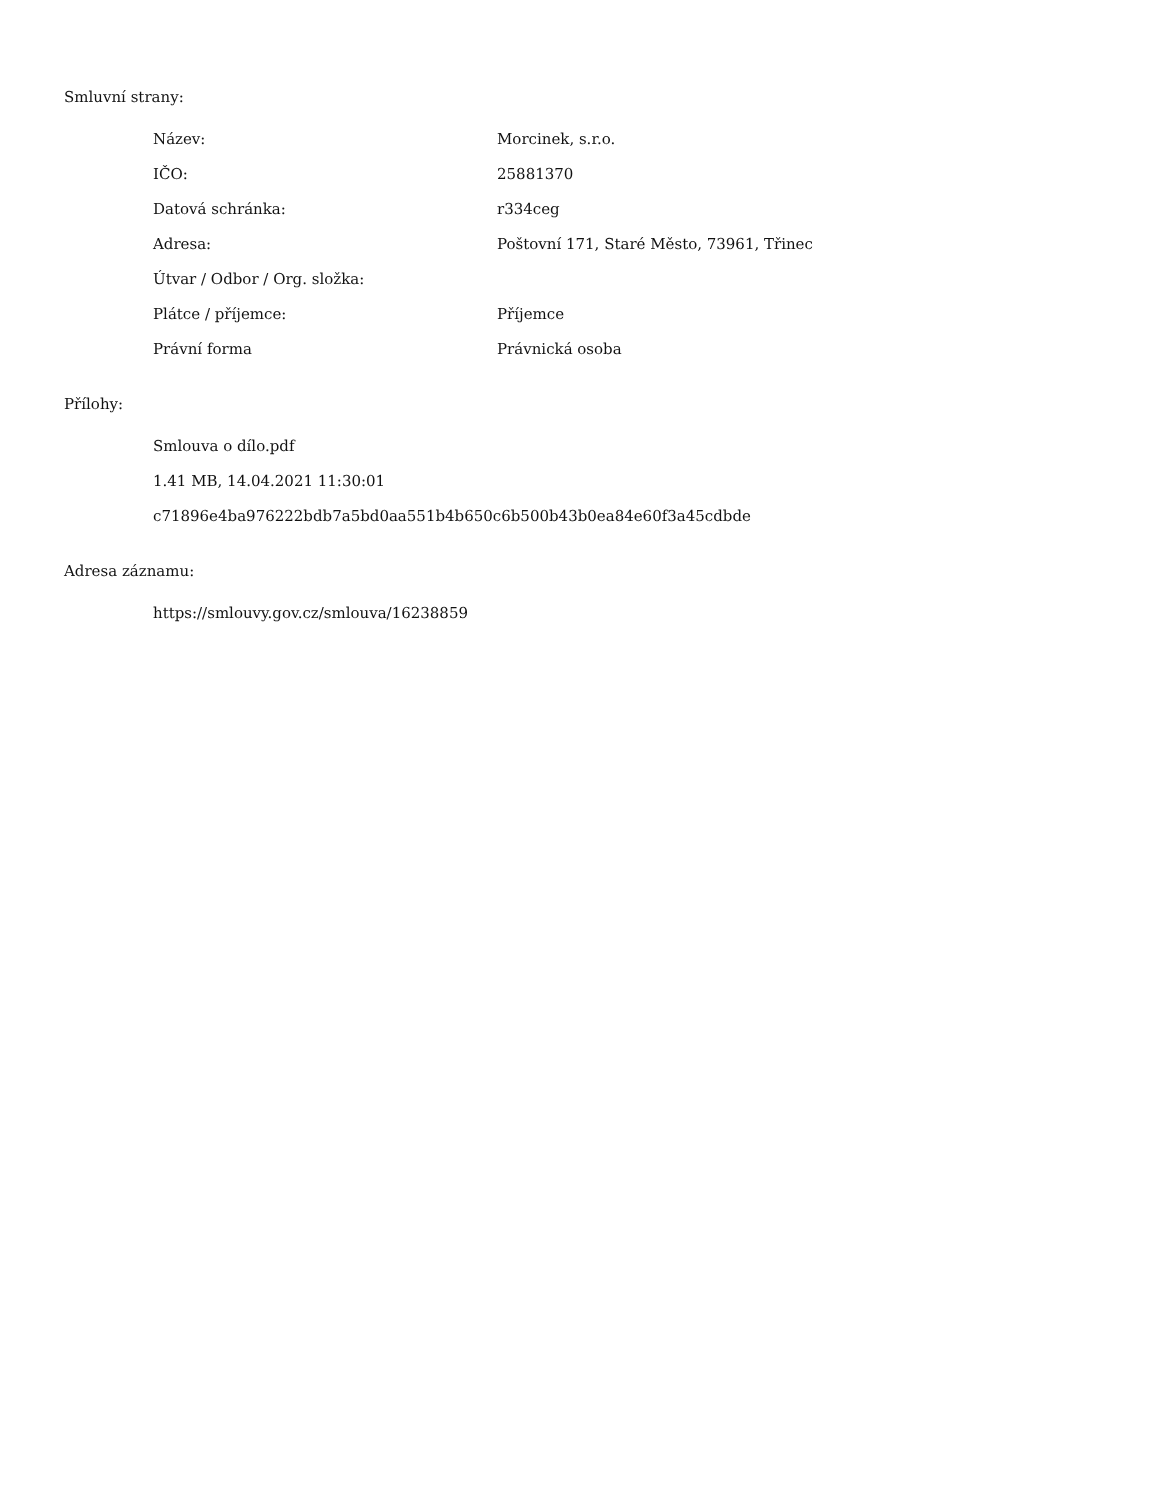Smluvní strany:
| Název: | Morcinek, s.r.o. |
| IČO: | 25881370 |
| Datová schránka: | r334ceg |
| Adresa: | Poštovní 171, Staré Město, 73961, Třinec |
| Útvar / Odbor / Org. složka: | |
| Plátce / příjemce: | Příjemce |
| Právní forma | Právnická osoba |
Přílohy:
Smlouva o dílo.pdf
1.41 MB, 14.04.2021 11:30:01
c71896e4ba976222bdb7a5bd0aa551b4b650c6b500b43b0ea84e60f3a45cdbde
Adresa záznamu:
https://smlouvy.gov.cz/smlouva/16238859